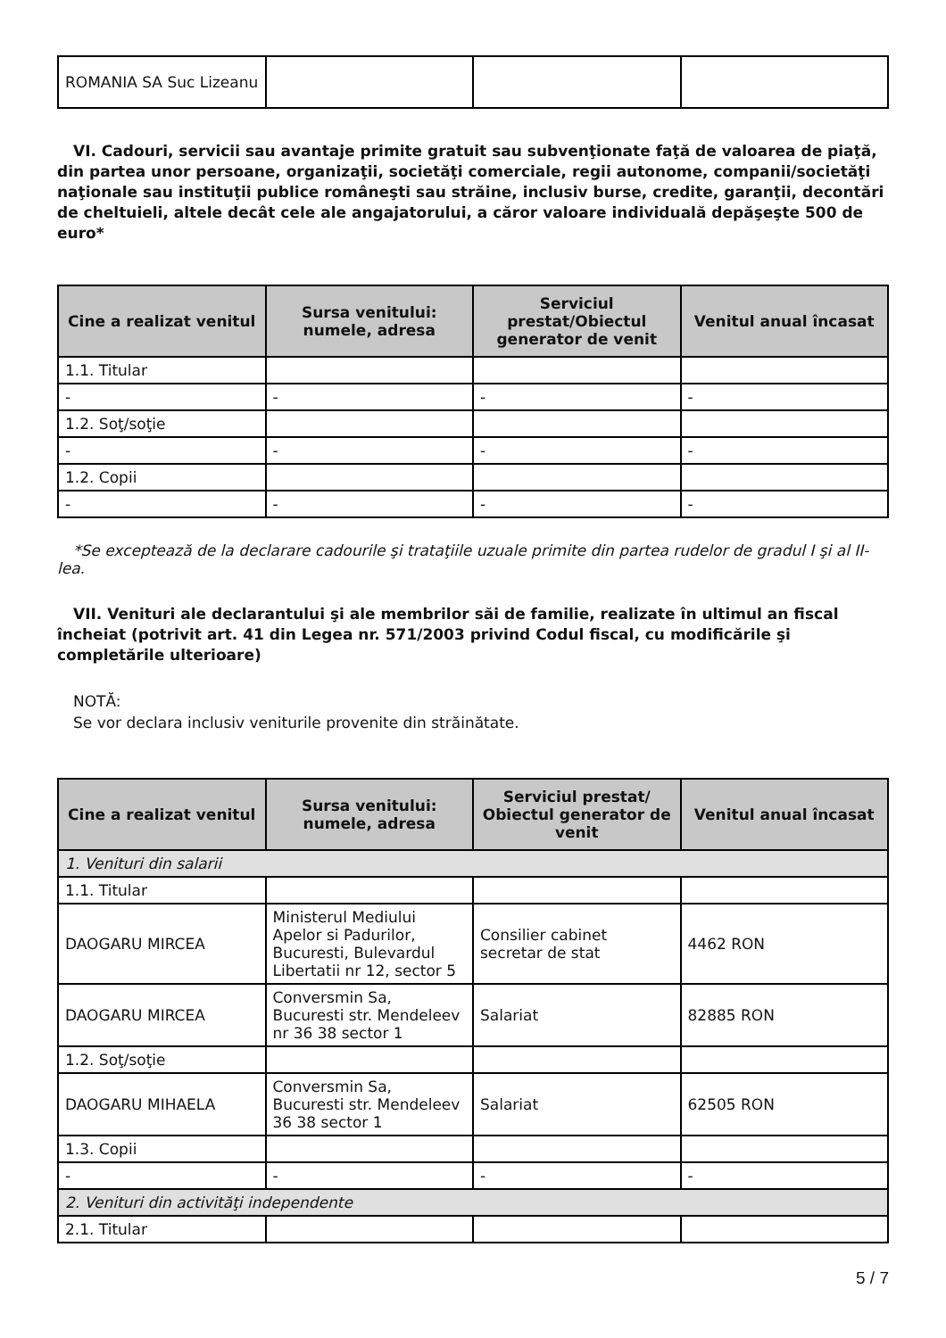| ROMANIA SA Suc Lizeanu | | | |
VI. Cadouri, servicii sau avantaje primite gratuit sau subvenţionate faţă de valoarea de piaţă, din partea unor persoane, organizaţii, societăţi comerciale, regii autonome, companii/societăţi naţionale sau instituţii publice româneşti sau străine, inclusiv burse, credite, garanţii, decontări de cheltuieli, altele decât cele ale angajatorului, a căror valoare individuală depăşeşte 500 de euro*
| Cine a realizat venitul | Sursa venitului: numele, adresa | Serviciul prestat/Obiectul generator de venit | Venitul anual încasat |
| --- | --- | --- | --- |
| 1.1. Titular | | | |
| - | - | - | - |
| 1.2. Soţ/soţie | | | |
| - | - | - | - |
| 1.2. Copii | | | |
| - | - | - | - |
*Se exceptează de la declarare cadourile şi trataţiile uzuale primite din partea rudelor de gradul I şi al II-lea.
VII. Venituri ale declarantului şi ale membrilor săi de familie, realizate în ultimul an fiscal încheiat (potrivit art. 41 din Legea nr. 571/2003 privind Codul fiscal, cu modificările şi completările ulterioare)
NOTĂ:
Se vor declara inclusiv veniturile provenite din străinătate.
| Cine a realizat venitul | Sursa venitului: numele, adresa | Serviciul prestat/ Obiectul generator de venit | Venitul anual încasat |
| --- | --- | --- | --- |
| 1. Venituri din salarii | | | |
| 1.1. Titular | | | |
| DAOGARU MIRCEA | Ministerul Mediului Apelor si Padurilor, Bucuresti, Bulevardul Libertatii nr 12, sector 5 | Consilier cabinet secretar de stat | 4462 RON |
| DAOGARU MIRCEA | Conversmin Sa, Bucuresti str. Mendeleev nr 36 38 sector 1 | Salariat | 82885 RON |
| 1.2. Soţ/soţie | | | |
| DAOGARU MIHAELA | Conversmin Sa, Bucuresti str. Mendeleev 36 38 sector 1 | Salariat | 62505 RON |
| 1.3. Copii | | | |
| - | - | - | - |
| 2. Venituri din activităţi independente | | | |
| 2.1. Titular | | | |
5 / 7